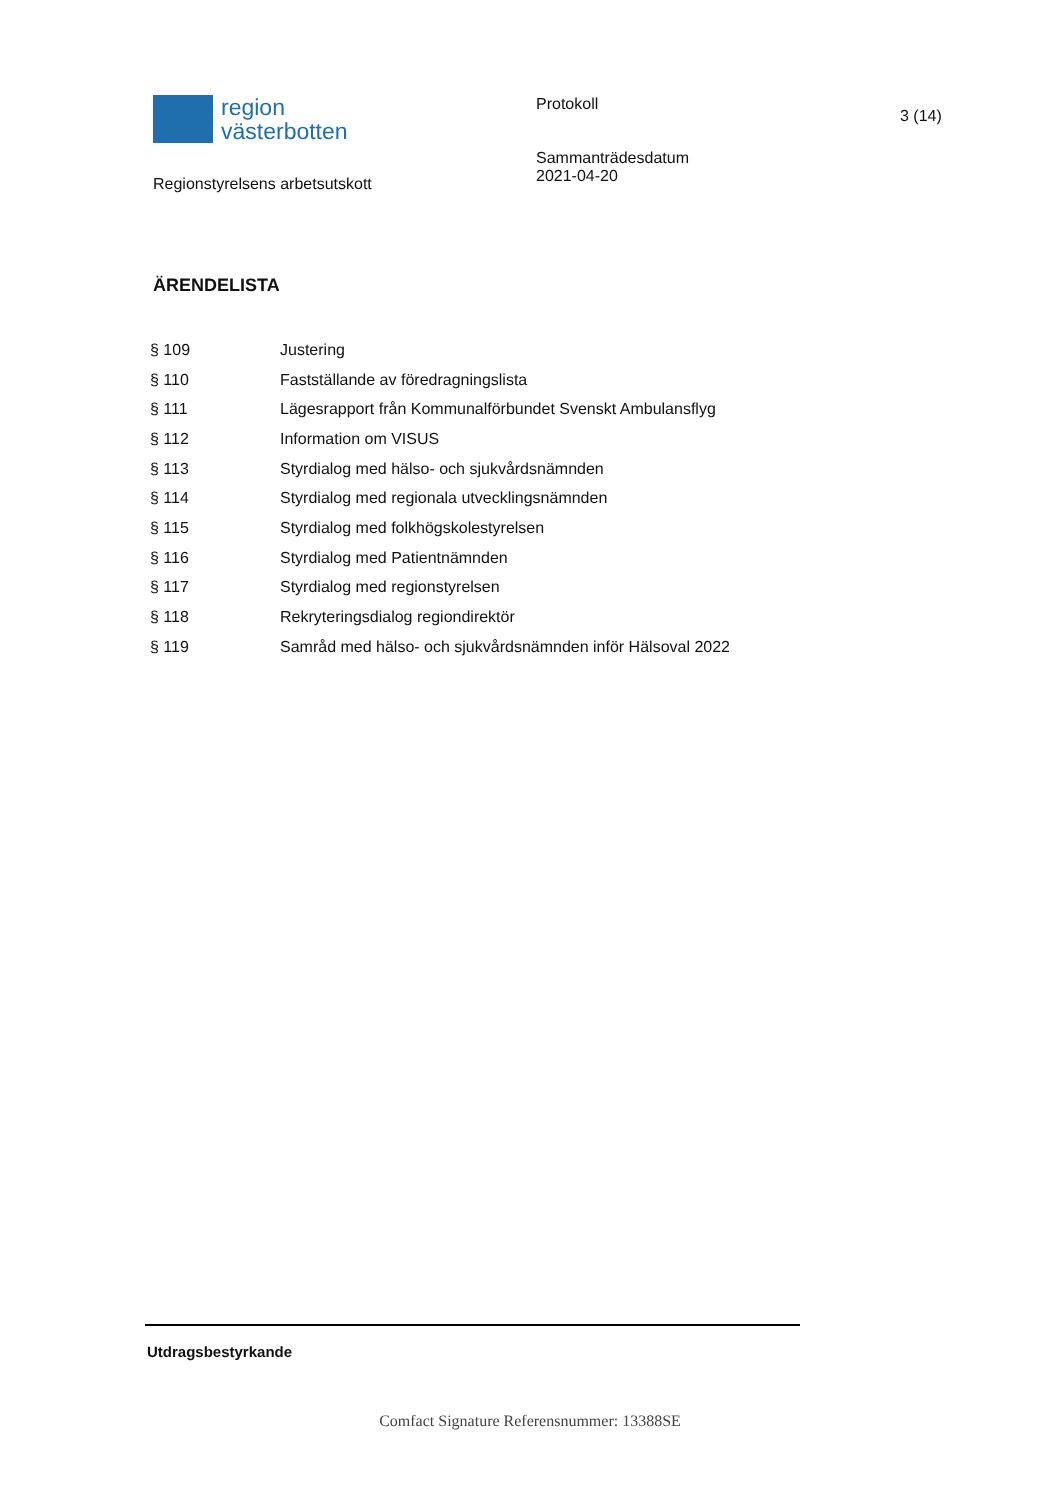region
västerbotten
Regionstyrelsens arbetsutskott
Protokoll
Sammanträdesdatum
2021-04-20
3 (14)
ÄRENDELISTA
| § 109 | Justering |
| § 110 | Fastställande av föredragningslista |
| § 111 | Lägesrapport från Kommunalförbundet Svenskt Ambulansflyg |
| § 112 | Information om VISUS |
| § 113 | Styrdialog med hälso- och sjukvårdsnämnden |
| § 114 | Styrdialog med regionala utvecklingsnämnden |
| § 115 | Styrdialog med folkhögskolestyrelsen |
| § 116 | Styrdialog med Patientnämnden |
| § 117 | Styrdialog med regionstyrelsen |
| § 118 | Rekryteringsdialog regiondirektör |
| § 119 | Samråd med hälso- och sjukvårdsnämnden inför Hälsoval 2022 |
Utdragsbestyrkande
Comfact Signature Referensnummer: 13388SE